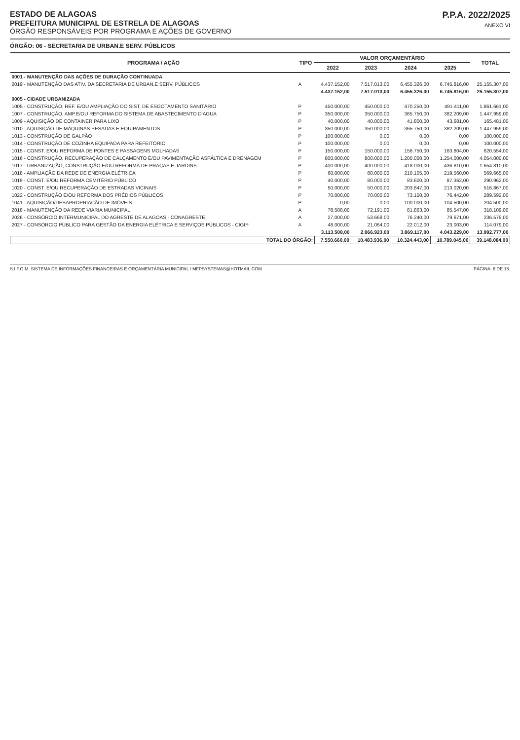ESTADO DE ALAGOAS
PREFEITURA MUNICIPAL DE ESTRELA DE ALAGOAS
ÓRGÃO RESPONSÁVEIS POR PROGRAMA E AÇÕES DE GOVERNO
P.P.A. 2022/2025
ANEXO VI
ÓRGÃO: 06 - SECRETARIA DE URBAN.E SERV. PÚBLICOS
| PROGRAMA / AÇÃO | TIPO | VALOR ORÇAMENTÁRIO | | | | TOTAL |
| --- | --- | --- | --- | --- | --- | --- |
| | | 2022 | 2023 | 2024 | 2025 | |
| 0001 - MANUTENÇÃO DAS AÇÕES DE DURAÇÃO CONTINUADA | | | | | | |
| 2019 - MANUTENÇÃO DAS ATIV. DA SECRETARIA DE URBAN.E SERV. PÚBLICOS | A | 4.437.152,00 | 7.517.013,00 | 6.455.326,00 | 6.745.816,00 | 25.155.307,00 |
| | | 4.437.152,00 | 7.517.013,00 | 6.455.326,00 | 6.745.816,00 | 25.155.307,00 |
| 0005 - CIDADE URBANIZADA | | | | | | |
| 1005 - CONSTRUÇÃO, REF. E/OU AMPLIAÇÃO DO SIST. DE ESGOTAMENTO SANITÁRIO | P | 450.000,00 | 450.000,00 | 470.250,00 | 491.411,00 | 1.861.661,00 |
| 1007 - CONSTRUÇÃO, AMP.E/OU REFORMA DO SISTEMA DE ABASTECIMENTO D'AGUA | P | 350.000,00 | 350.000,00 | 365.750,00 | 382.209,00 | 1.447.959,00 |
| 1009 - AQUISIÇÃO DE CONTAINER PARA LIXO | P | 40.000,00 | 40.000,00 | 41.800,00 | 43.681,00 | 165.481,00 |
| 1010 - AQUISIÇÃO DE MÁQUINAS PESADAS E EQUIPAMENTOS | P | 350.000,00 | 350.000,00 | 365.750,00 | 382.209,00 | 1.447.959,00 |
| 1013 - CONSTRUÇÃO DE GALPÃO | P | 100.000,00 | 0,00 | 0,00 | 0,00 | 100.000,00 |
| 1014 - CONSTRUÇÃO DE COZINHA EQUIPADA PARA REFEITÓRIO | P | 100.000,00 | 0,00 | 0,00 | 0,00 | 100.000,00 |
| 1015 - CONST. E/OU REFORMA DE PONTES E PASSAGENS MOLHADAS | P | 150.000,00 | 150.000,00 | 156.750,00 | 163.804,00 | 620.554,00 |
| 1016 - CONSTRUÇÃO, RECUPERAÇÃO DE CALÇAMENTO E/OU PAVIMENTAÇÃO ASFÁLTICA E DRENAGEM | P | 800.000,00 | 800.000,00 | 1.200.000,00 | 1.254.000,00 | 4.054.000,00 |
| 1017 - URBANIZAÇÃO, CONSTRUÇÃO E/OU REFORMA DE PRAÇAS E JARDINS | P | 400.000,00 | 400.000,00 | 418.000,00 | 436.810,00 | 1.654.810,00 |
| 1018 - AMPLIAÇÃO DA REDE DE ENERGIA ELÉTRICA | P | 60.000,00 | 80.000,00 | 210.105,00 | 219.560,00 | 569.665,00 |
| 1019 - CONST. E/OU REFORMA CEMITÉRIO PÚBLICO | P | 40.000,00 | 80.000,00 | 83.600,00 | 87.362,00 | 290.962,00 |
| 1020 - CONST. E/OU RECUPERAÇÃO DE ESTRADAS VICINAIS | P | 50.000,00 | 50.000,00 | 203.847,00 | 213.020,00 | 516.867,00 |
| 1022 - CONSTRUÇÃO E/OU REFORMA DOS PRÉDIOS PÚBLICOS | P | 70.000,00 | 70.000,00 | 73.150,00 | 76.442,00 | 289.592,00 |
| 1041 - AQUISIÇÃO/DESAPROPRIAÇÃO DE IMÓVEIS | P | 0,00 | 0,00 | 100.000,00 | 104.500,00 | 204.500,00 |
| 2018 - MANUTENÇÃO DA REDE VIARIA MUNICIPAL | A | 78.508,00 | 72.191,00 | 81.863,00 | 85.547,00 | 318.109,00 |
| 2026 - CONSÓRCIO INTERMUNICIPAL DO AGRESTE DE ALAGOAS - CONAGRESTE | A | 27.000,00 | 53.668,00 | 76.240,00 | 79.671,00 | 236.579,00 |
| 2027 - CONSÓRCIO PÚBLICO PARA GESTÃO DA ENERGIA ELÉTRICA E SERVIÇOS PÚBLICOS - CIGIP | A | 48.000,00 | 21.064,00 | 22.012,00 | 23.003,00 | 114.079,00 |
| | | 3.113.508,00 | 2.966.923,00 | 3.869.117,00 | 4.043.229,00 | 13.992.777,00 |
| TOTAL DO ÓRGÃO: | | 7.550.660,00 | 10.483.936,00 | 10.324.443,00 | 10.789.045,00 | 39.148.084,00 |
S.I.F.O.M. SISTEMA DE INFORMAÇÕES FINANCEIRAS E ORÇAMENTÁRIA MUNICIPAL / MFPSYSTEMAS@HOTMAIL.COM PÁGINA: 6 DE 15.